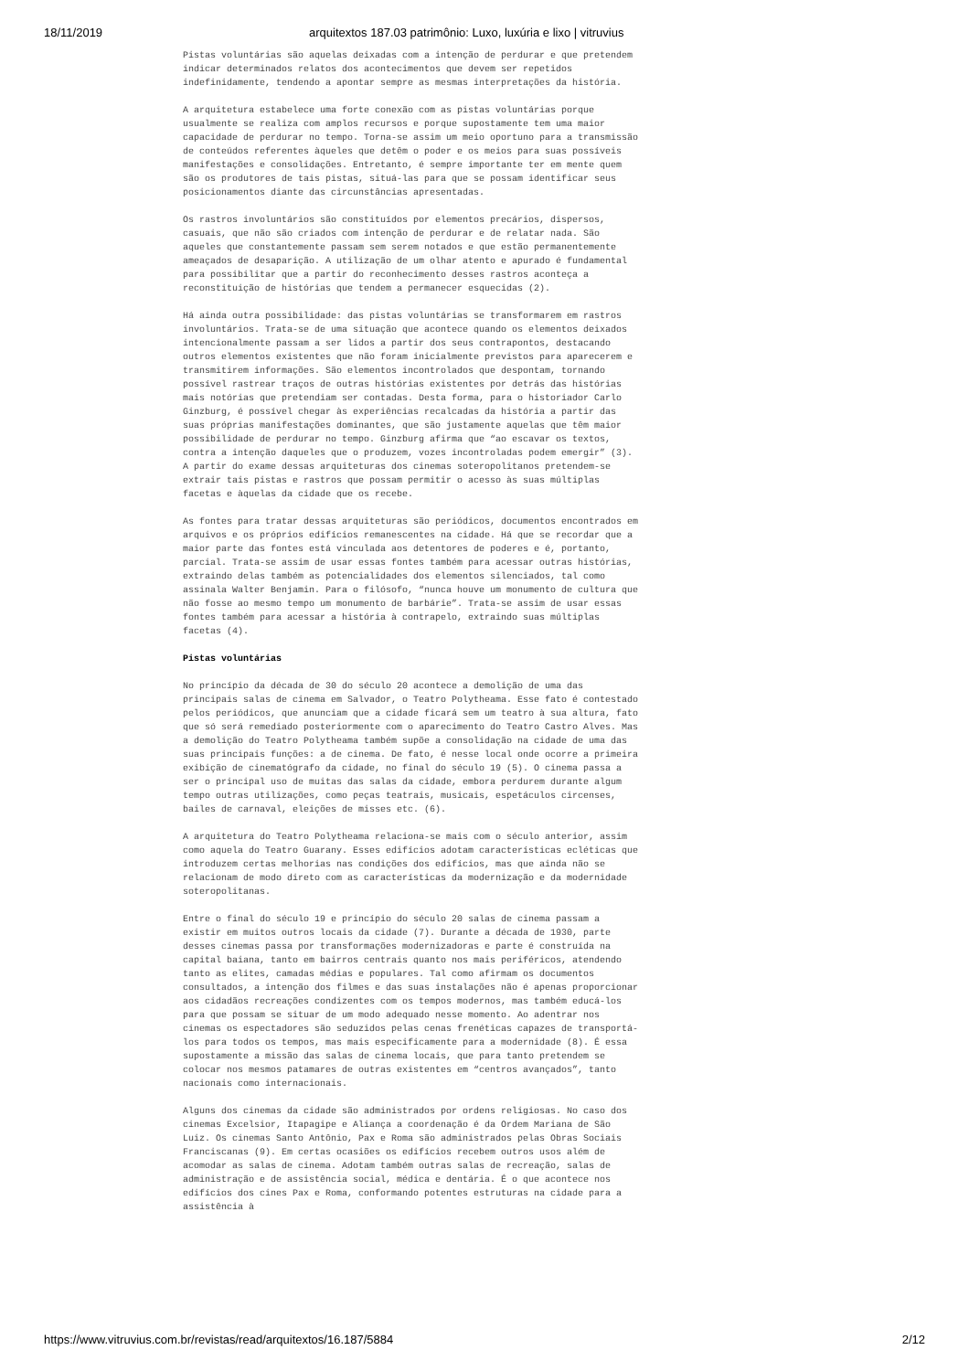18/11/2019 arquitextos 187.03 patrimônio: Luxo, luxúria e lixo | vitruvius
Pistas voluntárias são aquelas deixadas com a intenção de perdurar e que pretendem indicar determinados relatos dos acontecimentos que devem ser repetidos indefinidamente, tendendo a apontar sempre as mesmas interpretações da história.
A arquitetura estabelece uma forte conexão com as pistas voluntárias porque usualmente se realiza com amplos recursos e porque supostamente tem uma maior capacidade de perdurar no tempo. Torna-se assim um meio oportuno para a transmissão de conteúdos referentes àqueles que detêm o poder e os meios para suas possíveis manifestações e consolidações. Entretanto, é sempre importante ter em mente quem são os produtores de tais pistas, situá-las para que se possam identificar seus posicionamentos diante das circunstâncias apresentadas.
Os rastros involuntários são constituídos por elementos precários, dispersos, casuais, que não são criados com intenção de perdurar e de relatar nada. São aqueles que constantemente passam sem serem notados e que estão permanentemente ameaçados de desaparição. A utilização de um olhar atento e apurado é fundamental para possibilitar que a partir do reconhecimento desses rastros aconteça a reconstituição de histórias que tendem a permanecer esquecidas (2).
Há ainda outra possibilidade: das pistas voluntárias se transformarem em rastros involuntários. Trata-se de uma situação que acontece quando os elementos deixados intencionalmente passam a ser lidos a partir dos seus contrapontos, destacando outros elementos existentes que não foram inicialmente previstos para aparecerem e transmitirem informações. São elementos incontrolados que despontam, tornando possível rastrear traços de outras histórias existentes por detrás das histórias mais notórias que pretendiam ser contadas. Desta forma, para o historiador Carlo Ginzburg, é possível chegar às experiências recalcadas da história a partir das suas próprias manifestações dominantes, que são justamente aquelas que têm maior possibilidade de perdurar no tempo. Ginzburg afirma que “ao escavar os textos, contra a intenção daqueles que o produzem, vozes incontroladas podem emergir” (3). A partir do exame dessas arquiteturas dos cinemas soteropolitanos pretendem-se extrair tais pistas e rastros que possam permitir o acesso às suas múltiplas facetas e àquelas da cidade que os recebe.
As fontes para tratar dessas arquiteturas são periódicos, documentos encontrados em arquivos e os próprios edifícios remanescentes na cidade. Há que se recordar que a maior parte das fontes está vinculada aos detentores de poderes e é, portanto, parcial. Trata-se assim de usar essas fontes também para acessar outras histórias, extraindo delas também as potencialidades dos elementos silenciados, tal como assinala Walter Benjamin. Para o filósofo, “nunca houve um monumento de cultura que não fosse ao mesmo tempo um monumento de barbárie”. Trata-se assim de usar essas fontes também para acessar a história à contrapelo, extraindo suas múltiplas facetas (4).
Pistas voluntárias
No princípio da década de 30 do século 20 acontece a demolição de uma das principais salas de cinema em Salvador, o Teatro Polytheama. Esse fato é contestado pelos periódicos, que anunciam que a cidade ficará sem um teatro à sua altura, fato que só será remediado posteriormente com o aparecimento do Teatro Castro Alves. Mas a demolição do Teatro Polytheama também supõe a consolidação na cidade de uma das suas principais funções: a de cinema. De fato, é nesse local onde ocorre a primeira exibição de cinematógrafo da cidade, no final do século 19 (5). O cinema passa a ser o principal uso de muitas das salas da cidade, embora perdurem durante algum tempo outras utilizações, como peças teatrais, musicais, espetáculos circenses, bailes de carnaval, eleições de misses etc. (6).
A arquitetura do Teatro Polytheama relaciona-se mais com o século anterior, assim como aquela do Teatro Guarany. Esses edifícios adotam características ecléticas que introduzem certas melhorias nas condições dos edifícios, mas que ainda não se relacionam de modo direto com as características da modernização e da modernidade soteropolitanas.
Entre o final do século 19 e princípio do século 20 salas de cinema passam a existir em muitos outros locais da cidade (7). Durante a década de 1930, parte desses cinemas passa por transformações modernizadoras e parte é construída na capital baiana, tanto em bairros centrais quanto nos mais periféricos, atendendo tanto as elites, camadas médias e populares. Tal como afirmam os documentos consultados, a intenção dos filmes e das suas instalações não é apenas proporcionar aos cidadãos recreações condizentes com os tempos modernos, mas também educá-los para que possam se situar de um modo adequado nesse momento. Ao adentrar nos cinemas os espectadores são seduzidos pelas cenas frenéticas capazes de transportá-los para todos os tempos, mas mais especificamente para a modernidade (8). É essa supostamente a missão das salas de cinema locais, que para tanto pretendem se colocar nos mesmos patamares de outras existentes em “centros avançados”, tanto nacionais como internacionais.
Alguns dos cinemas da cidade são administrados por ordens religiosas. No caso dos cinemas Excelsior, Itapagipe e Aliança a coordenação é da Ordem Mariana de São Luiz. Os cinemas Santo Antônio, Pax e Roma são administrados pelas Obras Sociais Franciscanas (9). Em certas ocasiões os edifícios recebem outros usos além de acomodar as salas de cinema. Adotam também outras salas de recreação, salas de administração e de assistência social, médica e dentária. É o que acontece nos edifícios dos cines Pax e Roma, conformando potentes estruturas na cidade para a assistência à
https://www.vitruvius.com.br/revistas/read/arquitextos/16.187/5884 2/12